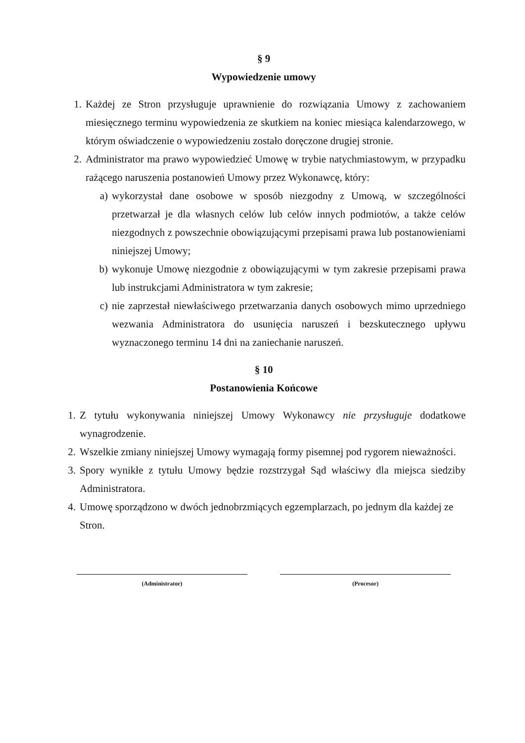§ 9
Wypowiedzenie umowy
1. Każdej ze Stron przysługuje uprawnienie do rozwiązania Umowy z zachowaniem miesięcznego terminu wypowiedzenia ze skutkiem na koniec miesiąca kalendarzowego, w którym oświadczenie o wypowiedzeniu zostało doręczone drugiej stronie.
2. Administrator ma prawo wypowiedzieć Umowę w trybie natychmiastowym, w przypadku rażącego naruszenia postanowień Umowy przez Wykonawcę, który:
a) wykorzystał dane osobowe w sposób niezgodny z Umową, w szczególności przetwarzał je dla własnych celów lub celów innych podmiotów, a także celów niezgodnych z powszechnie obowiązującymi przepisami prawa lub postanowieniami niniejszej Umowy;
b) wykonuje Umowę niezgodnie z obowiązującymi w tym zakresie przepisami prawa lub instrukcjami Administratora w tym zakresie;
c) nie zaprzestał niewłaściwego przetwarzania danych osobowych mimo uprzedniego wezwania Administratora do usunięcia naruszeń i bezskutecznego upływu wyznaczonego terminu 14 dni na zaniechanie naruszeń.
§ 10
Postanowienia Końcowe
1. Z tytułu wykonywania niniejszej Umowy Wykonawcy nie przysługuje dodatkowe wynagrodzenie.
2. Wszelkie zmiany niniejszej Umowy wymagają formy pisemnej pod rygorem nieważności.
3. Spory wynikłe z tytułu Umowy będzie rozstrzygał Sąd właściwy dla miejsca siedziby Administratora.
4. Umowę sporządzono w dwóch jednobrzmiących egzemplarzach, po jednym dla każdej ze Stron.
(Administrator) (Procesor)